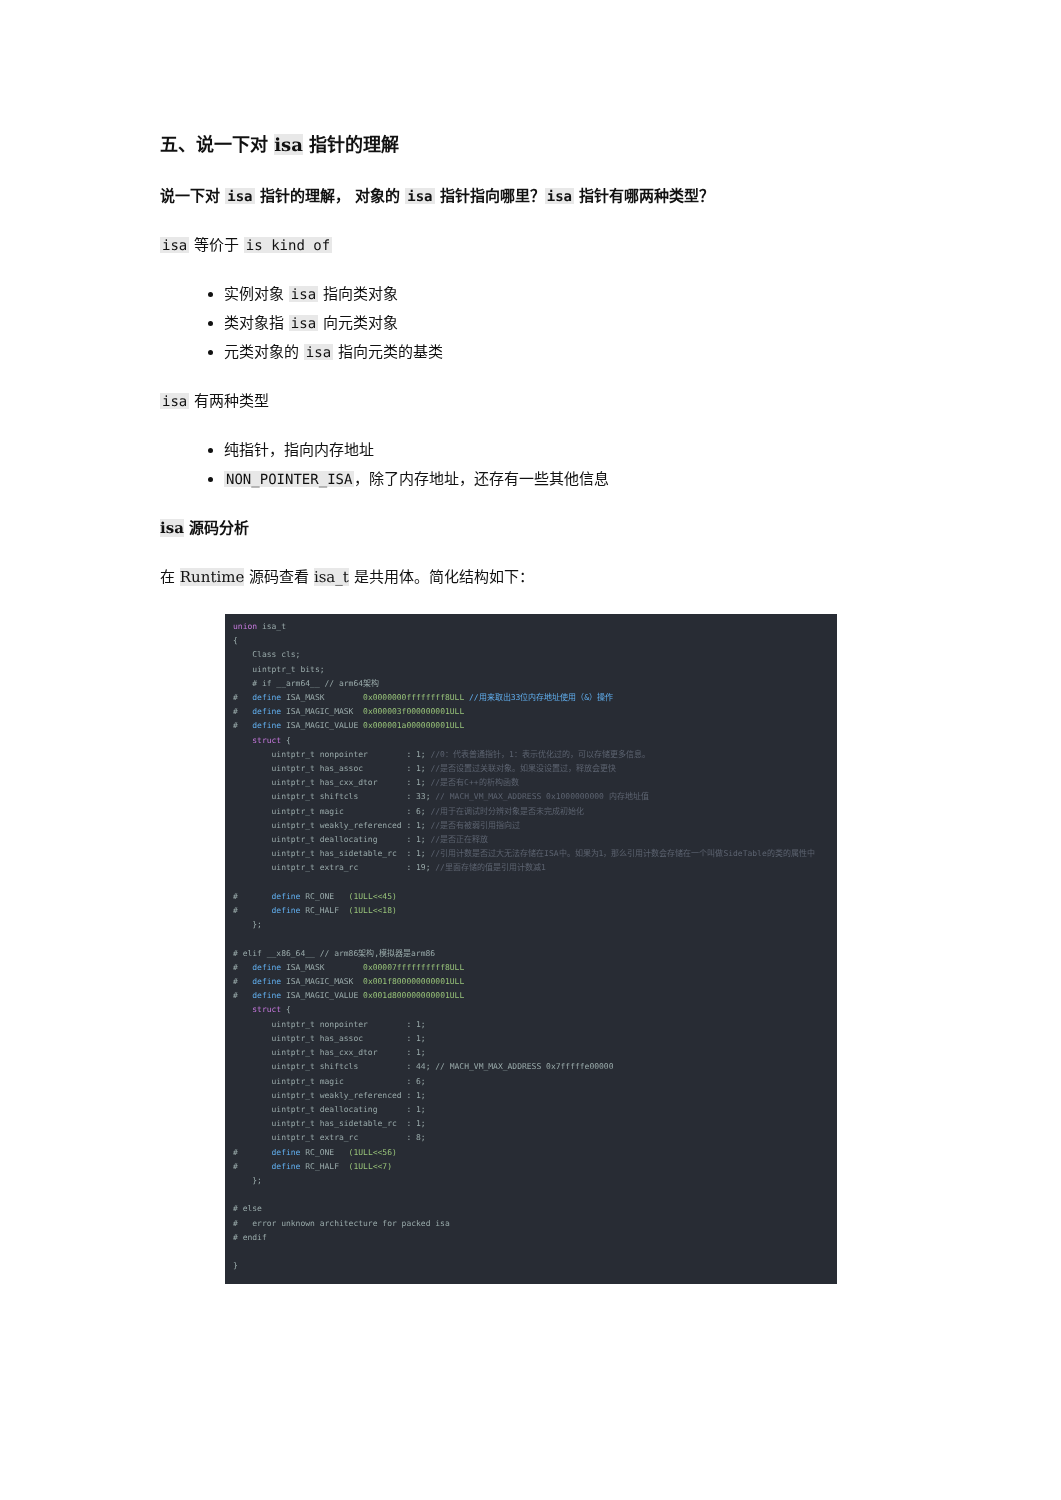五、说一下对 isa 指针的理解
说一下对 isa 指针的理解， 对象的 isa 指针指向哪里？isa 指针有哪两种类型？
isa 等价于 is kind of
实例对象 isa 指向类对象
类对象指 isa 向元类对象
元类对象的 isa 指向元类的基类
isa 有两种类型
纯指针，指向内存地址
NON_POINTER_ISA，除了内存地址，还存有一些其他信息
isa 源码分析
在 Runtime 源码查看 isa_t 是共用体。简化结构如下：
union isa_t
{
    Class cls;
    uintptr_t bits;
    # if __arm64__ // arm64架构
#   define ISA_MASK        0x0000000ffffffff8ULL //用来取出33位内存地址使用（&）操作
#   define ISA_MAGIC_MASK  0x000003f000000001ULL
#   define ISA_MAGIC_VALUE 0x000001a000000001ULL
    struct {
        uintptr_t nonpointer        : 1; //0：代表普通指针，1：表示优化过的，可以存储更多信息。
        uintptr_t has_assoc         : 1; //是否设置过关联对象。如果没设置过，释放会更快
        uintptr_t has_cxx_dtor      : 1; //是否有C++的析构函数
        uintptr_t shiftcls          : 33; // MACH_VM_MAX_ADDRESS 0x1000000000 内存地址值
        uintptr_t magic             : 6; //用于在调试时分辨对象是否未完成初始化
        uintptr_t weakly_referenced : 1; //是否有被弱引用指向过
        uintptr_t deallocating      : 1; //是否正在释放
        uintptr_t has_sidetable_rc  : 1; //引用计数是否过大无法存储在ISA中。如果为1，那么引用计数会存储在一个叫做SideTable的类的属性中
        uintptr_t extra_rc          : 19; //里面存储的值是引用计数减1

#       define RC_ONE   (1ULL<<45)
#       define RC_HALF  (1ULL<<18)
    };

# elif __x86_64__ // arm86架构,模拟器是arm86
#   define ISA_MASK        0x00007ffffffffff8ULL
#   define ISA_MAGIC_MASK  0x001f800000000001ULL
#   define ISA_MAGIC_VALUE 0x001d800000000001ULL
    struct {
        uintptr_t nonpointer        : 1;
        uintptr_t has_assoc         : 1;
        uintptr_t has_cxx_dtor      : 1;
        uintptr_t shiftcls          : 44; // MACH_VM_MAX_ADDRESS 0x7fffffe00000
        uintptr_t magic             : 6;
        uintptr_t weakly_referenced : 1;
        uintptr_t deallocating      : 1;
        uintptr_t has_sidetable_rc  : 1;
        uintptr_t extra_rc          : 8;
#       define RC_ONE   (1ULL<<56)
#       define RC_HALF  (1ULL<<7)
    };

# else
#   error unknown architecture for packed isa
# endif

}